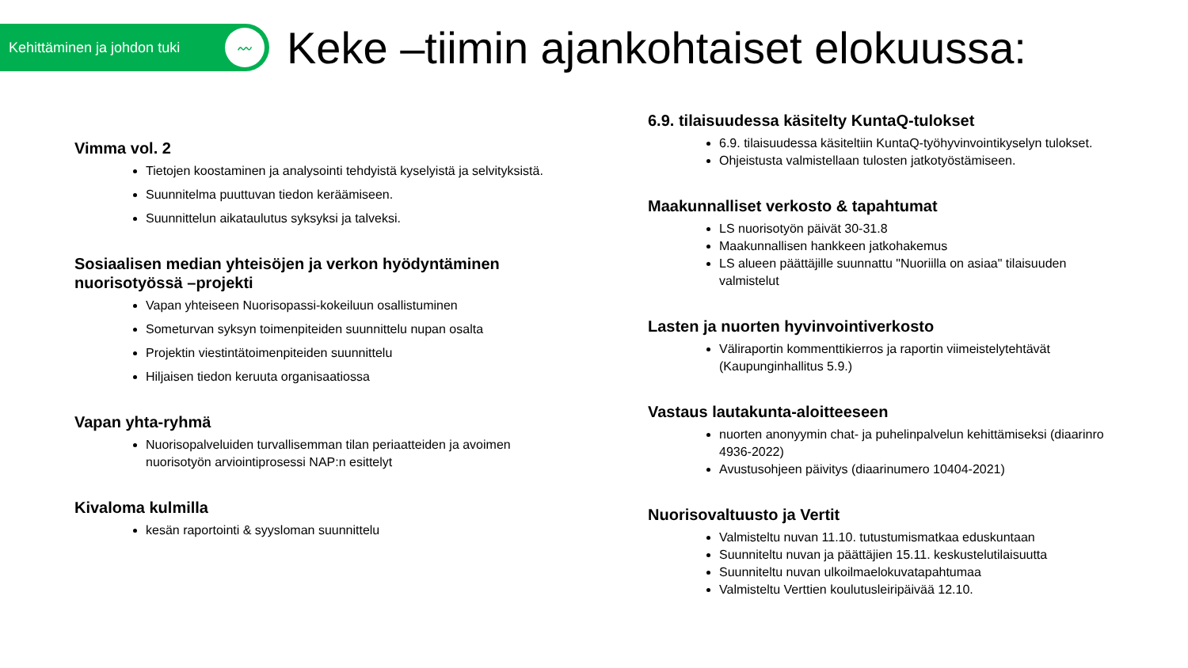Kehittäminen ja johdon tuki
〰
Keke –tiimin ajankohtaiset elokuussa:
Vimma vol. 2
Tietojen koostaminen ja analysointi tehdyistä kyselyistä ja selvityksistä.
Suunnitelma puuttuvan tiedon keräämiseen.
Suunnittelun aikataulutus syksyksi ja talveksi.
Sosiaalisen median yhteisöjen ja verkon hyödyntäminen nuorisotyössä –projekti
Vapan yhteiseen Nuorisopassi-kokeiluun osallistuminen
Someturvan syksyn toimenpiteiden suunnittelu nupan osalta
Projektin viestintätoimenpiteiden suunnittelu
Hiljaisen tiedon keruuta organisaatiossa
Vapan yhta-ryhmä
Nuorisopalveluiden turvallisemman tilan periaatteiden ja avoimen nuorisotyön arviointiprosessi NAP:n esittelyt
Kivaloma kulmilla
kesän raportointi & syysloman suunnittelu
6.9. tilaisuudessa käsitelty KuntaQ-tulokset
6.9. tilaisuudessa käsiteltiin KuntaQ-työhyvinvointikyselyn tulokset.
Ohjeistusta valmistellaan tulosten jatkotyöstämiseen.
Maakunnalliset verkosto & tapahtumat
LS nuorisotyön päivät 30-31.8
Maakunnallisen hankkeen jatkohakemus
LS alueen päättäjille suunnattu "Nuoriilla on asiaa" tilaisuuden valmistelut
Lasten ja nuorten hyvinvointiverkosto
Väliraportin kommenttikierros ja raportin viimeistelytehtävät (Kaupunginhallitus 5.9.)
Vastaus lautakunta-aloitteeseen
nuorten anonyymin chat- ja puhelinpalvelun kehittämiseksi (diaarinro 4936-2022)
Avustusohjeen päivitys (diaarinumero 10404-2021)
Nuorisovaltuusto ja Vertit
Valmisteltu nuvan 11.10. tutustumismatkaa eduskuntaan
Suunniteltu nuvan ja päättäjien 15.11. keskustelutilaisuutta
Suunniteltu nuvan ulkoilmaelokuvatapahtumaa
Valmisteltu Verttien koulutusleiripäivää 12.10.